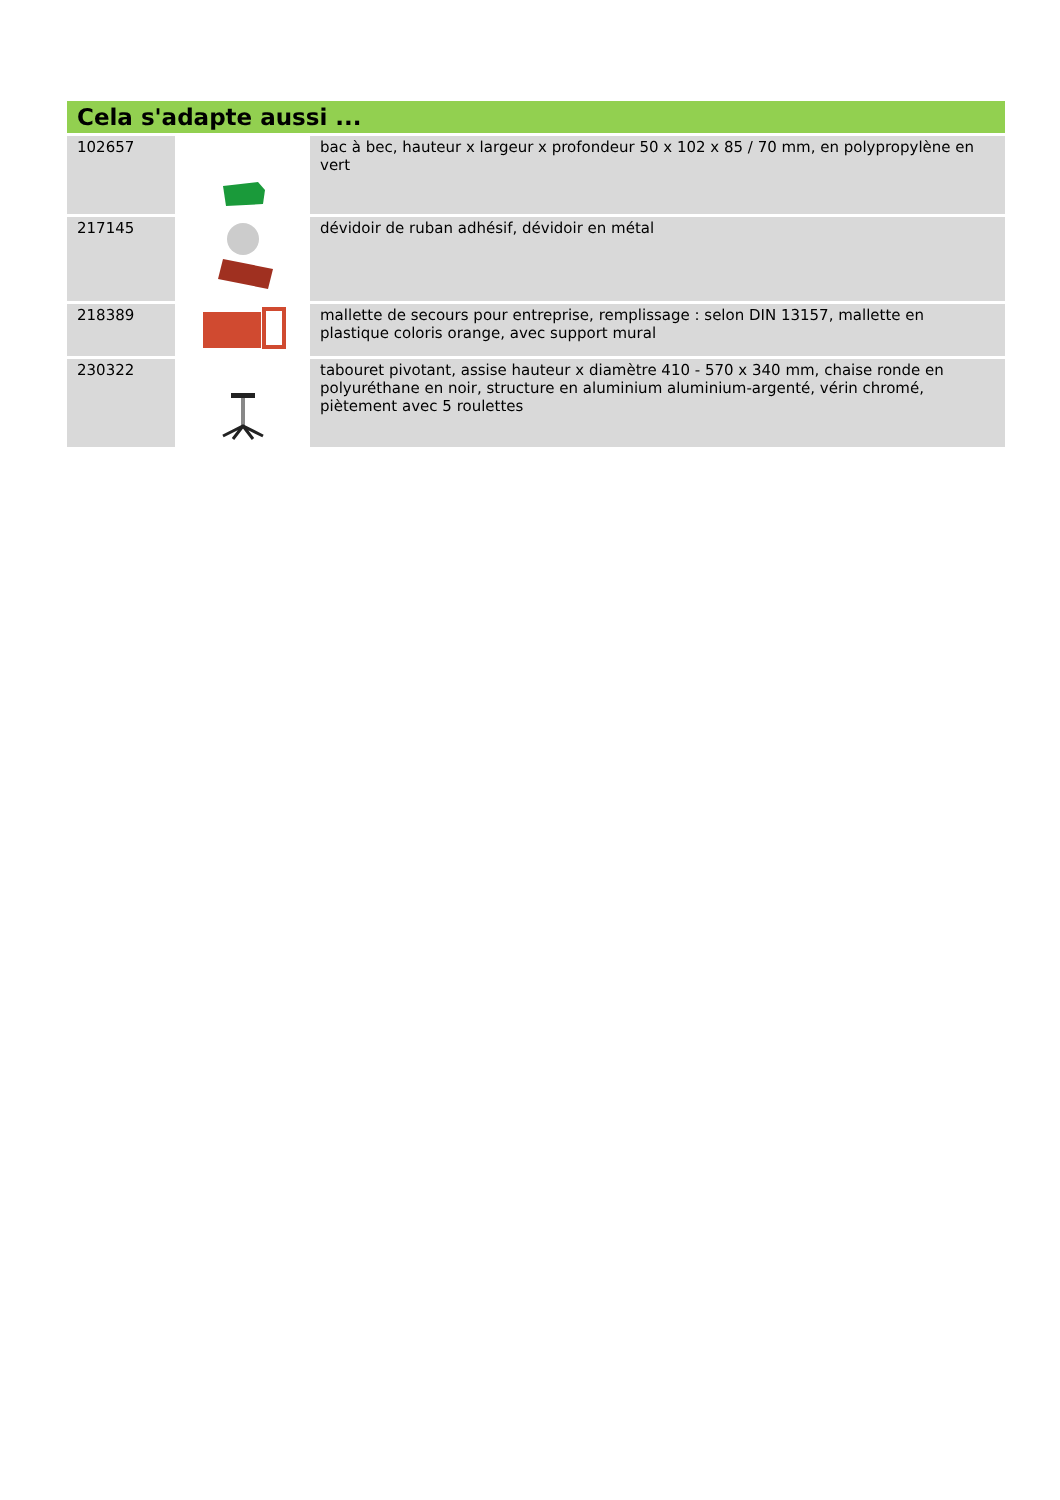Cela s'adapte aussi ...
| 102657 | | bac à bec, hauteur x largeur x profondeur 50 x 102 x 85 / 70 mm, en polypropylène en vert |
| 217145 | | dévidoir de ruban adhésif, dévidoir en métal |
| 218389 | | mallette de secours pour entreprise, remplissage : selon DIN 13157, mallette en plastique coloris orange, avec support mural |
| 230322 | | tabouret pivotant, assise hauteur x diamètre 410 - 570 x 340 mm, chaise ronde en polyuréthane en noir, structure en aluminium aluminium-argenté, vérin chromé, piètement avec 5 roulettes |